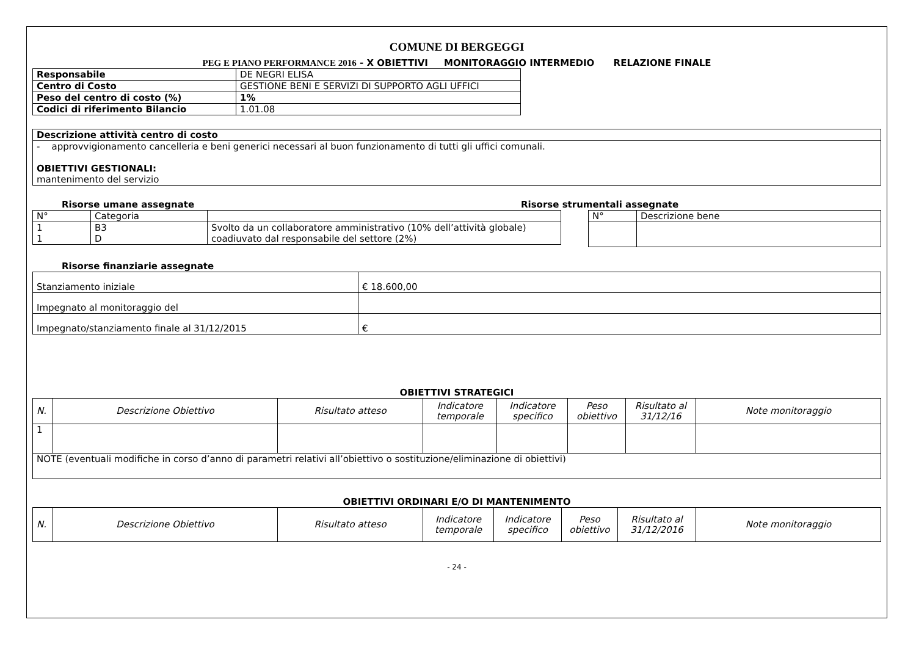COMUNE DI BERGEGGI
PEG E PIANO PERFORMANCE 2016 - X OBIETTIVI MONITORAGGIO INTERMEDIO RELAZIONE FINALE
| Responsabile | DE NEGRI ELISA |
| Centro di Costo | GESTIONE BENI E SERVIZI DI SUPPORTO AGLI UFFICI |
| Peso del centro di costo (%) | 1% |
| Codici di riferimento Bilancio | 1.01.08 |
| Descrizione attività centro di costo |
| - approvvigionamento cancelleria e beni generici necessari al buon funzionamento di tutti gli uffici comunali. OBIETTIVI GESTIONALI: mantenimento del servizio |
Risorse umane assegnate
| N° | Categoria | |
| 1 1 | B3 D | Svolto da un collaboratore amministrativo (10% dell’attività globale) coadiuvato dal responsabile del settore (2%) |
Risorse strumentali assegnate
| N° | Descrizione bene |
Risorse finanziarie assegnate
| Stanziamento iniziale | € 18.600,00 |
| Impegnato al monitoraggio del | |
| Impegnato/stanziamento finale al 31/12/2015 | € |
OBIETTIVI STRATEGICI
| N. | Descrizione Obiettivo | Risultato atteso | Indicatore temporale | Indicatore specifico | Peso obiettivo | Risultato al 31/12/16 | Note monitoraggio |
| --- | --- | --- | --- | --- | --- | --- | --- |
| 1 | | | | | | | |
| NOTE (eventuali modifiche in corso d’anno di parametri relativi all’obiettivo o sostituzione/eliminazione di obiettivi) | | | | | | | |
OBIETTIVI ORDINARI E/O DI MANTENIMENTO
| N. | Descrizione Obiettivo | Risultato atteso | Indicatore temporale | Indicatore specifico | Peso obiettivo | Risultato al 31/12/2016 | Note monitoraggio |
| --- | --- | --- | --- | --- | --- | --- | --- |
- 24 -